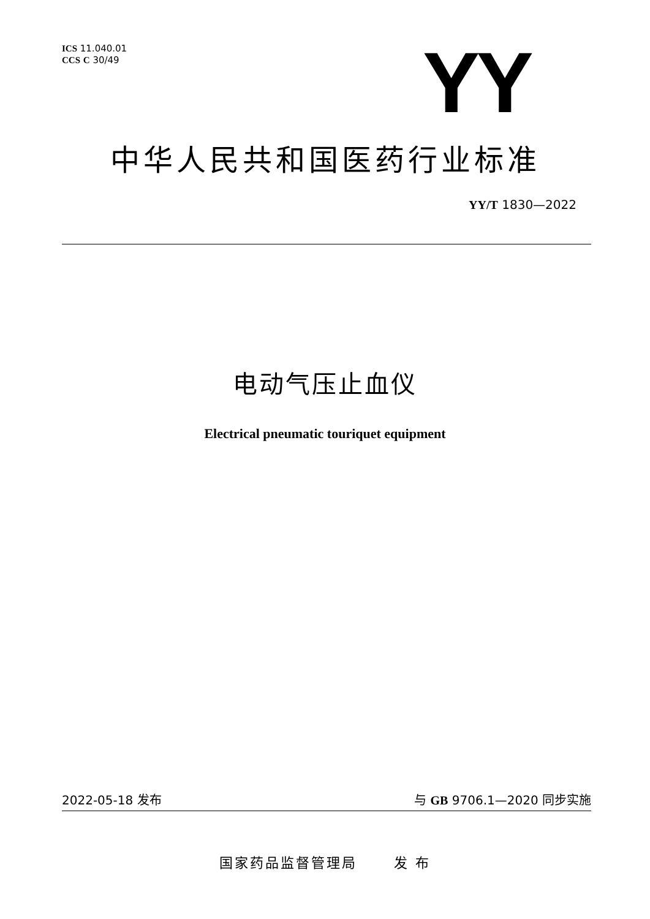ICS 11.040.01
CCS C 30/49
YY
中华人民共和国医药行业标准
YY/T 1830—2022
电动气压止血仪
Electrical pneumatic touriquet equipment
2022-05-18 发布 与 GB 9706.1—2020 同步实施
国家药品监督管理局 发 布